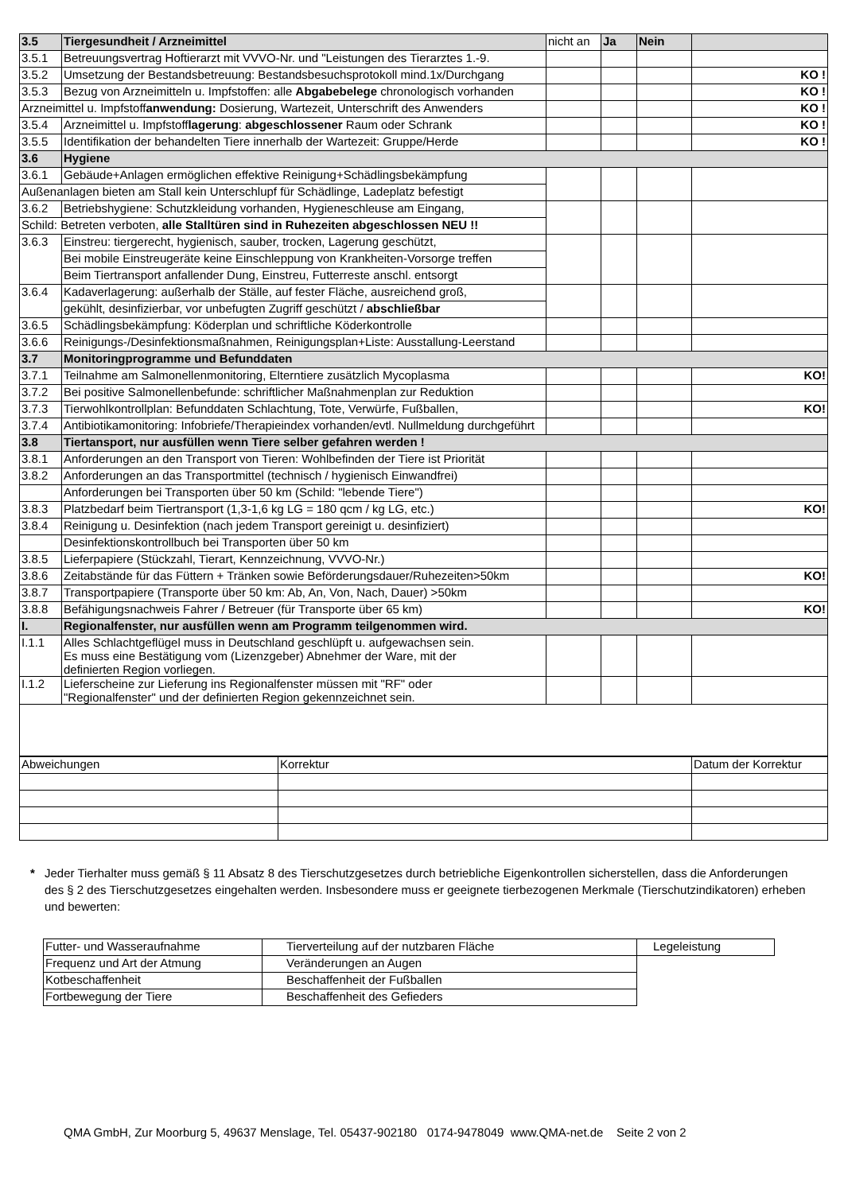| 3.5 | Tiergesundheit / Arzneimittel | nicht an | Ja | Nein | |
| 3.5.1 | Betreuungsvertrag Hoftierarzt mit VVVO-Nr. und "Leistungen des Tierarztes 1.-9. | | | | |
| 3.5.2 | Umsetzung der Bestandsbetreuung: Bestandsbesuchsprotokoll mind.1x/Durchgang | | | | KO ! |
| 3.5.3 | Bezug von Arzneimitteln u. Impfstoffen: alle Abgabebelege chronologisch vorhanden | | | | KO ! |
| Arzneimittel u. Impfstoff anwendung: Dosierung, Wartezeit, Unterschrift des Anwenders | | | | | KO ! |
| 3.5.4 | Arzneimittel u. Impfstoff lagerung : abgeschlossener Raum oder Schrank | | | | KO ! |
| 3.5.5 | Identifikation der behandelten Tiere innerhalb der Wartezeit: Gruppe/Herde | | | | KO ! |
| 3.6 | Hygiene | | | | |
| 3.6.1 | Gebäude+Anlagen ermöglichen effektive Reinigung+Schädlingsbekämpfung | | | | |
| Außenanlagen bieten am Stall kein Unterschlupf für Schädlinge, Ladeplatz befestigt | | | | | |
| 3.6.2 | Betriebshygiene: Schutzkleidung vorhanden, Hygieneschleuse am Eingang, | | | | |
| Schild: Betreten verboten, alle Stalltüren sind in Ruhezeiten abgeschlossen NEU !! | | | | | |
| 3.6.3 | Einstreu: tiergerecht, hygienisch, sauber, trocken, Lagerung geschützt, | | | | |
| | Bei mobile Einstreugeräte keine Einschleppung von Krankheiten-Vorsorge treffen | | | | |
| | Beim Tiertransport anfallender Dung, Einstreu, Futterreste anschl. entsorgt | | | | |
| 3.6.4 | Kadaverlagerung: außerhalb der Ställe, auf fester Fläche, ausreichend groß, | | | | |
| | gekühlt, desinfizierbar, vor unbefugten Zugriff geschützt / abschließbar | | | | |
| 3.6.5 | Schädlingsbekämpfung: Köderplan und schriftliche Köderkontrolle | | | | |
| 3.6.6 | Reinigungs-/Desinfektionsmaßnahmen, Reinigungsplan+Liste: Ausstallung-Leerstand | | | | |
| 3.7 | Monitoringprogramme und Befunddaten | | | | |
| 3.7.1 | Teilnahme am Salmonellenmonitoring, Elterntiere zusätzlich Mycoplasma | | | | KO! |
| 3.7.2 | Bei positive Salmonellenbefunde: schriftlicher Maßnahmenplan zur Reduktion | | | | |
| 3.7.3 | Tierwohlkontrollplan: Befunddaten Schlachtung, Tote, Verwürfe, Fußballen, | | | | KO! |
| 3.7.4 | Antibiotikamonitoring: Infobriefe/Therapieindex vorhanden/evtl. Nullmeldung durchgeführt | | | | |
| 3.8 | Tiertansport, nur ausfüllen wenn Tiere selber gefahren werden ! | | | | |
| 3.8.1 | Anforderungen an den Transport von Tieren: Wohlbefinden der Tiere ist Priorität | | | | |
| 3.8.2 | Anforderungen an das Transportmittel (technisch / hygienisch Einwandfrei) | | | | |
| | Anforderungen bei Transporten über 50 km (Schild: "lebende Tiere") | | | | |
| 3.8.3 | Platzbedarf beim Tiertransport (1,3-1,6 kg LG = 180 qcm / kg LG, etc.) | | | | KO! |
| 3.8.4 | Reinigung u. Desinfektion (nach jedem Transport gereinigt u. desinfiziert) | | | | |
| | Desinfektionskontrollbuch bei Transporten über 50 km | | | | |
| 3.8.5 | Lieferpapiere (Stückzahl, Tierart, Kennzeichnung, VVVO-Nr.) | | | | |
| 3.8.6 | Zeitabstände für das Füttern + Tränken sowie Beförderungsdauer/Ruhezeiten>50km | | | | KO! |
| 3.8.7 | Transportpapiere (Transporte über 50 km: Ab, An, Von, Nach, Dauer) >50km | | | | |
| 3.8.8 | Befähigungsnachweis Fahrer / Betreuer (für Transporte über 65 km) | | | | KO! |
| I. | Regionalfenster, nur ausfüllen wenn am Programm teilgenommen wird. | | | | |
| I.1.1 | Alles Schlachtgeflügel muss in Deutschland geschlüpft u. aufgewachsen sein. Es muss eine Bestätigung vom (Lizenzgeber) Abnehmer der Ware, mit der definierten Region vorliegen. | | | | |
| I.1.2 | Lieferscheine zur Lieferung ins Regionalfenster müssen mit "RF" oder "Regionalfenster" und der definierten Region gekennzeichnet sein. | | | | |
| Abweichungen | Korrektur | Datum der Korrektur |
* Jeder Tierhalter muss gemäß § 11 Absatz 8 des Tierschutzgesetzes durch betriebliche Eigenkontrollen sicherstellen, dass die Anforderungen des § 2 des Tierschutzgesetzes eingehalten werden. Insbesondere muss er geeignete tierbezogenen Merkmale (Tierschutzindikatoren) erheben und bewerten:
| Futter- und Wasseraufnahme | Tierverteilung auf der nutzbaren Fläche | Legeleistung |
| Frequenz und Art der Atmung | Veränderungen an Augen | |
| Kotbeschaffenheit | Beschaffenheit der Fußballen | |
| Fortbewegung der Tiere | Beschaffenheit des Gefieders | |
QMA GmbH, Zur Moorburg 5, 49637 Menslage, Tel. 05437-902180 0174-9478049 www.QMA-net.de Seite 2 von 2